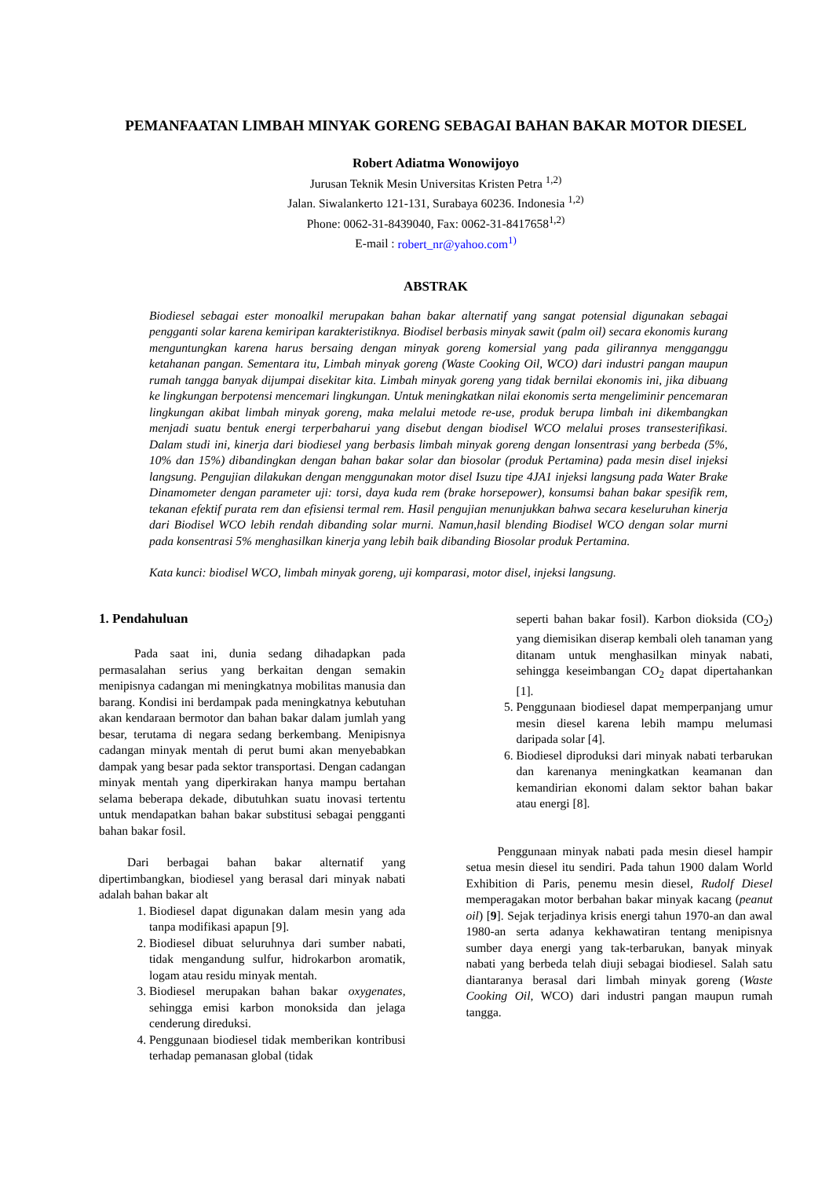PEMANFAATAN LIMBAH MINYAK GORENG SEBAGAI BAHAN BAKAR MOTOR DIESEL
Robert Adiatma Wonowijoyo
Jurusan Teknik Mesin Universitas Kristen Petra <sup>1,2)</sup>
Jalan. Siwalankerto 121-131, Surabaya 60236. Indonesia <sup>1,2)</sup>
Phone: 0062-31-8439040, Fax: 0062-31-8417658<sup>1,2)</sup>
E-mail : robert_nr@yahoo.com<sup>1)</sup>
ABSTRAK
Biodiesel sebagai ester monoalkil merupakan bahan bakar alternatif yang sangat potensial digunakan sebagai pengganti solar karena kemiripan karakteristiknya. Biodisel berbasis minyak sawit (palm oil) secara ekonomis kurang menguntungkan karena harus bersaing dengan minyak goreng komersial yang pada gilirannya mengganggu ketahanan pangan. Sementara itu, Limbah minyak goreng (Waste Cooking Oil, WCO) dari industri pangan maupun rumah tangga banyak dijumpai disekitar kita. Limbah minyak goreng yang tidak bernilai ekonomis ini, jika dibuang ke lingkungan berpotensi mencemari lingkungan. Untuk meningkatkan nilai ekonomis serta mengeliminir pencemaran lingkungan akibat limbah minyak goreng, maka melalui metode re-use, produk berupa limbah ini dikembangkan menjadi suatu bentuk energi terperbaharui yang disebut dengan biodisel WCO melalui proses transesterifikasi. Dalam studi ini, kinerja dari biodiesel yang berbasis limbah minyak goreng dengan lonsentrasi yang berbeda (5%, 10% dan 15%) dibandingkan dengan bahan bakar solar dan biosolar (produk Pertamina) pada mesin disel injeksi langsung. Pengujian dilakukan dengan menggunakan motor disel Isuzu tipe 4JA1 injeksi langsung pada Water Brake Dinamometer dengan parameter uji: torsi, daya kuda rem (brake horsepower), konsumsi bahan bakar spesifik rem, tekanan efektif purata rem dan efisiensi termal rem. Hasil pengujian menunjukkan bahwa secara keseluruhan kinerja dari Biodisel WCO lebih rendah dibanding solar murni. Namun,hasil blending Biodisel WCO dengan solar murni pada konsentrasi 5% menghasilkan kinerja yang lebih baik dibanding Biosolar produk Pertamina.
Kata kunci: biodisel WCO, limbah minyak goreng, uji komparasi, motor disel, injeksi langsung.
1. Pendahuluan
Pada saat ini, dunia sedang dihadapkan pada permasalahan serius yang berkaitan dengan semakin menipisnya cadangan mi meningkatnya mobilitas manusia dan barang. Kondisi ini berdampak pada meningkatnya kebutuhan akan kendaraan bermotor dan bahan bakar dalam jumlah yang besar, terutama di negara sedang berkembang. Menipisnya cadangan minyak mentah di perut bumi akan menyebabkan dampak yang besar pada sektor transportasi. Dengan cadangan minyak mentah yang diperkirakan hanya mampu bertahan selama beberapa dekade, dibutuhkan suatu inovasi tertentu untuk mendapatkan bahan bakar substitusi sebagai pengganti bahan bakar fosil.
Dari berbagai bahan bakar alternatif yang dipertimbangkan, biodiesel yang berasal dari minyak nabati adalah bahan bakar alt
1. Biodiesel dapat digunakan dalam mesin yang ada tanpa modifikasi apapun [9].
2. Biodiesel dibuat seluruhnya dari sumber nabati, tidak mengandung sulfur, hidrokarbon aromatik, logam atau residu minyak mentah.
3. Biodiesel merupakan bahan bakar oxygenates, sehingga emisi karbon monoksida dan jelaga cenderung direduksi.
4. Penggunaan biodiesel tidak memberikan kontribusi terhadap pemanasan global (tidak
seperti bahan bakar fosil). Karbon dioksida (CO<sub>2</sub>) yang diemisikan diserap kembali oleh tanaman yang ditanam untuk menghasilkan minyak nabati, sehingga keseimbangan CO<sub>2</sub> dapat dipertahankan [1].
5. Penggunaan biodiesel dapat memperpanjang umur mesin diesel karena lebih mampu melumasi daripada solar [4].
6. Biodiesel diproduksi dari minyak nabati terbarukan dan karenanya meningkatkan keamanan dan kemandirian ekonomi dalam sektor bahan bakar atau energi [8].
Penggunaan minyak nabati pada mesin diesel hampir setua mesin diesel itu sendiri. Pada tahun 1900 dalam World Exhibition di Paris, penemu mesin diesel, Rudolf Diesel memperagakan motor berbahan bakar minyak kacang (peanut oil) [9]. Sejak terjadinya krisis energi tahun 1970-an dan awal 1980-an serta adanya kekhawatiran tentang menipisnya sumber daya energi yang tak-terbarukan, banyak minyak nabati yang berbeda telah diuji sebagai biodiesel. Salah satu diantaranya berasal dari limbah minyak goreng (Waste Cooking Oil, WCO) dari industri pangan maupun rumah tangga.